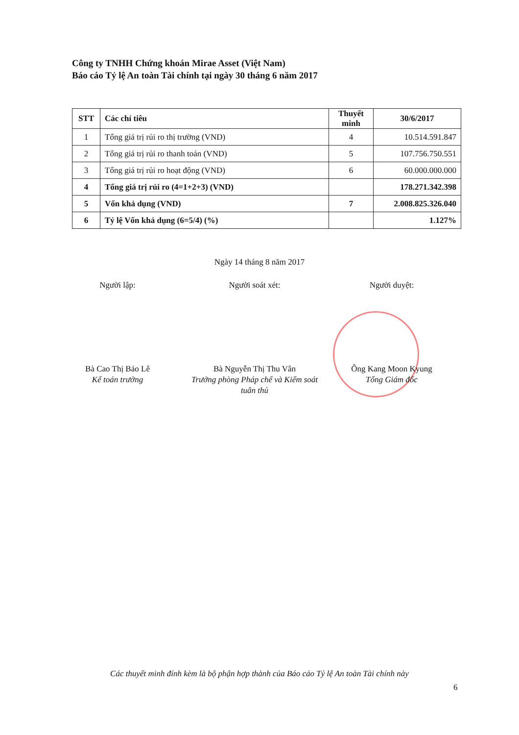Công ty TNHH Chứng khoán Mirae Asset (Việt Nam)
Báo cáo Tỷ lệ An toàn Tài chính tại ngày 30 tháng 6 năm 2017
| STT | Các chỉ tiêu | Thuyết minh | 30/6/2017 |
| --- | --- | --- | --- |
| 1 | Tổng giá trị rủi ro thị trường (VND) | 4 | 10.514.591.847 |
| 2 | Tổng giá trị rủi ro thanh toán (VND) | 5 | 107.756.750.551 |
| 3 | Tổng giá trị rủi ro hoạt động (VND) | 6 | 60.000.000.000 |
| 4 | Tổng giá trị rủi ro (4=1+2+3) (VND) | | 178.271.342.398 |
| 5 | Vốn khả dụng (VND) | 7 | 2.008.825.326.040 |
| 6 | Tỷ lệ Vốn khả dụng (6=5/4) (%) | | 1.127% |
Ngày 14 tháng 8 năm 2017
Người lập: Người soát xét: Người duyệt:
Bà Cao Thị Bảo Lê
Kế toán trưởng
Bà Nguyễn Thị Thu Vân
Trưởng phòng Pháp chế và Kiểm soát tuân thủ
Ông Kang Moon Kyung
Tổng Giám đốc
Các thuyết minh đính kèm là bộ phận hợp thành của Báo cáo Tỷ lệ An toàn Tài chính này
6